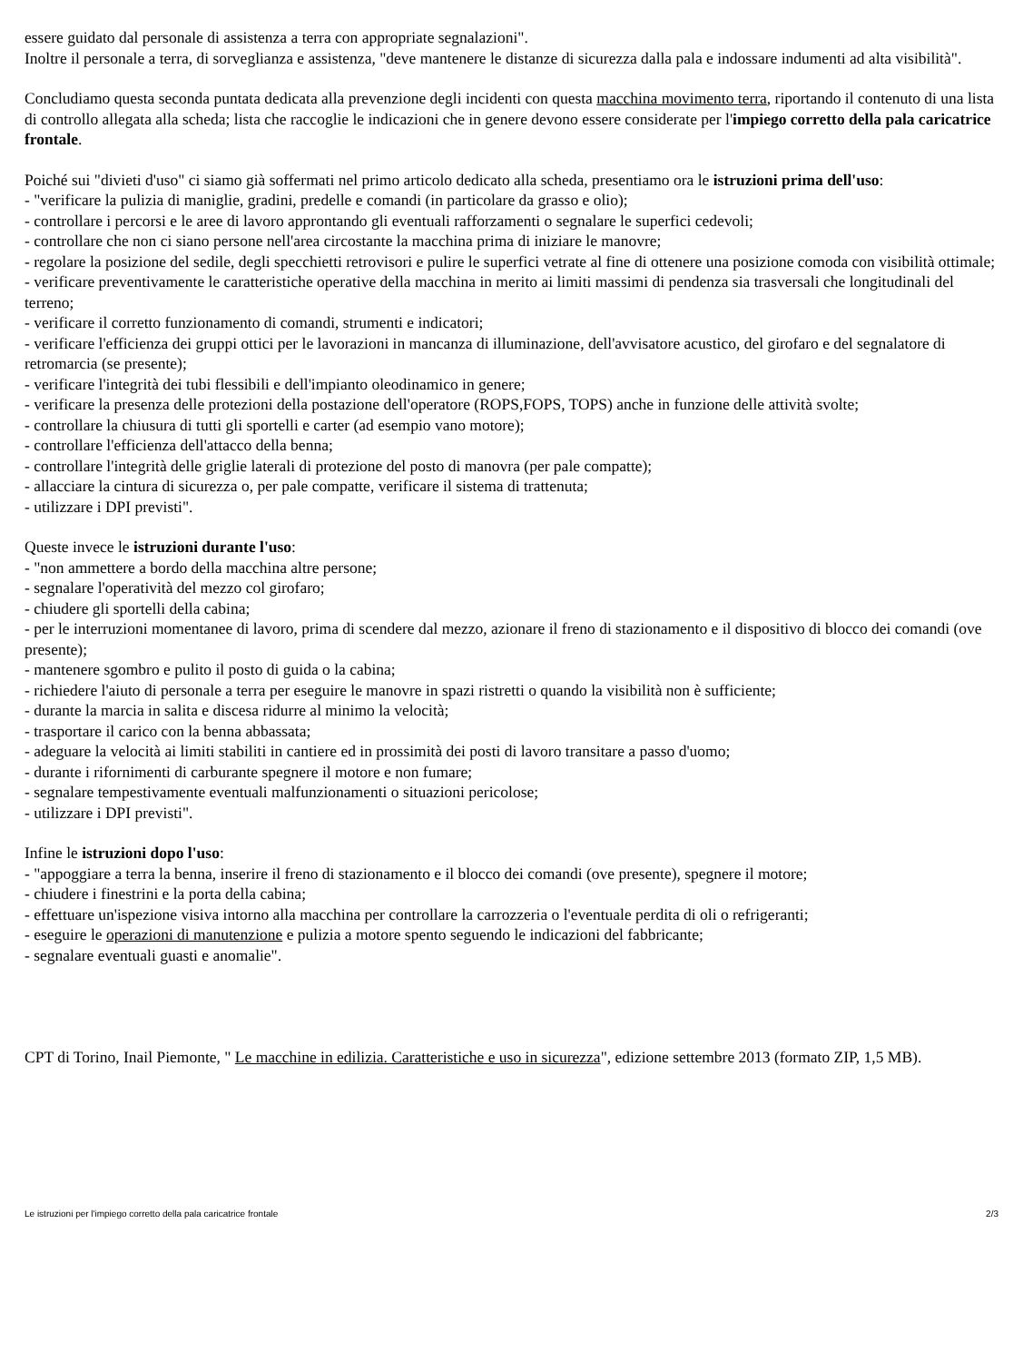essere guidato dal personale di assistenza a terra con appropriate segnalazioni".
Inoltre il personale a terra, di sorveglianza e assistenza, "deve mantenere le distanze di sicurezza dalla pala e indossare indumenti ad alta visibilità".
Concludiamo questa seconda puntata dedicata alla prevenzione degli incidenti con questa macchina movimento terra, riportando il contenuto di una lista di controllo allegata alla scheda; lista che raccoglie le indicazioni che in genere devono essere considerate per l'impiego corretto della pala caricatrice frontale.
Poiché sui "divieti d'uso" ci siamo già soffermati nel primo articolo dedicato alla scheda, presentiamo ora le istruzioni prima dell'uso:
- "verificare la pulizia di maniglie, gradini, predelle e comandi (in particolare da grasso e olio);
- controllare i percorsi e le aree di lavoro approntando gli eventuali rafforzamenti o segnalare le superfici cedevoli;
- controllare che non ci siano persone nell'area circostante la macchina prima di iniziare le manovre;
- regolare la posizione del sedile, degli specchietti retrovisori e pulire le superfici vetrate al fine di ottenere una posizione comoda con visibilità ottimale;
- verificare preventivamente le caratteristiche operative della macchina in merito ai limiti massimi di pendenza sia trasversali che longitudinali del terreno;
- verificare il corretto funzionamento di comandi, strumenti e indicatori;
- verificare l'efficienza dei gruppi ottici per le lavorazioni in mancanza di illuminazione, dell'avvisatore acustico, del girofaro e del segnalatore di retromarcia (se presente);
- verificare l'integrità dei tubi flessibili e dell'impianto oleodinamico in genere;
- verificare la presenza delle protezioni della postazione dell'operatore (ROPS,FOPS, TOPS) anche in funzione delle attività svolte;
- controllare la chiusura di tutti gli sportelli e carter (ad esempio vano motore);
- controllare l'efficienza dell'attacco della benna;
- controllare l'integrità delle griglie laterali di protezione del posto di manovra (per pale compatte);
- allacciare la cintura di sicurezza o, per pale compatte, verificare il sistema di trattenuta;
- utilizzare i DPI previsti".
Queste invece le istruzioni durante l'uso:
- "non ammettere a bordo della macchina altre persone;
- segnalare l'operatività del mezzo col girofaro;
- chiudere gli sportelli della cabina;
- per le interruzioni momentanee di lavoro, prima di scendere dal mezzo, azionare il freno di stazionamento e il dispositivo di blocco dei comandi (ove presente);
- mantenere sgombro e pulito il posto di guida o la cabina;
- richiedere l'aiuto di personale a terra per eseguire le manovre in spazi ristretti o quando la visibilità non è sufficiente;
- durante la marcia in salita e discesa ridurre al minimo la velocità;
- trasportare il carico con la benna abbassata;
- adeguare la velocità ai limiti stabiliti in cantiere ed in prossimità dei posti di lavoro transitare a passo d'uomo;
- durante i rifornimenti di carburante spegnere il motore e non fumare;
- segnalare tempestivamente eventuali malfunzionamenti o situazioni pericolose;
- utilizzare i DPI previsti".
Infine le istruzioni dopo l'uso:
- "appoggiare a terra la benna, inserire il freno di stazionamento e il blocco dei comandi (ove presente), spegnere il motore;
- chiudere i finestrini e la porta della cabina;
- effettuare un'ispezione visiva intorno alla macchina per controllare la carrozzeria o l'eventuale perdita di oli o refrigeranti;
- eseguire le operazioni di manutenzione e pulizia a motore spento seguendo le indicazioni del fabbricante;
- segnalare eventuali guasti e anomalie".
CPT di Torino, Inail Piemonte, " Le macchine in edilizia. Caratteristiche e uso in sicurezza", edizione settembre 2013 (formato ZIP, 1,5 MB).
Le istruzioni per l'impiego corretto della pala caricatrice frontale 2/3